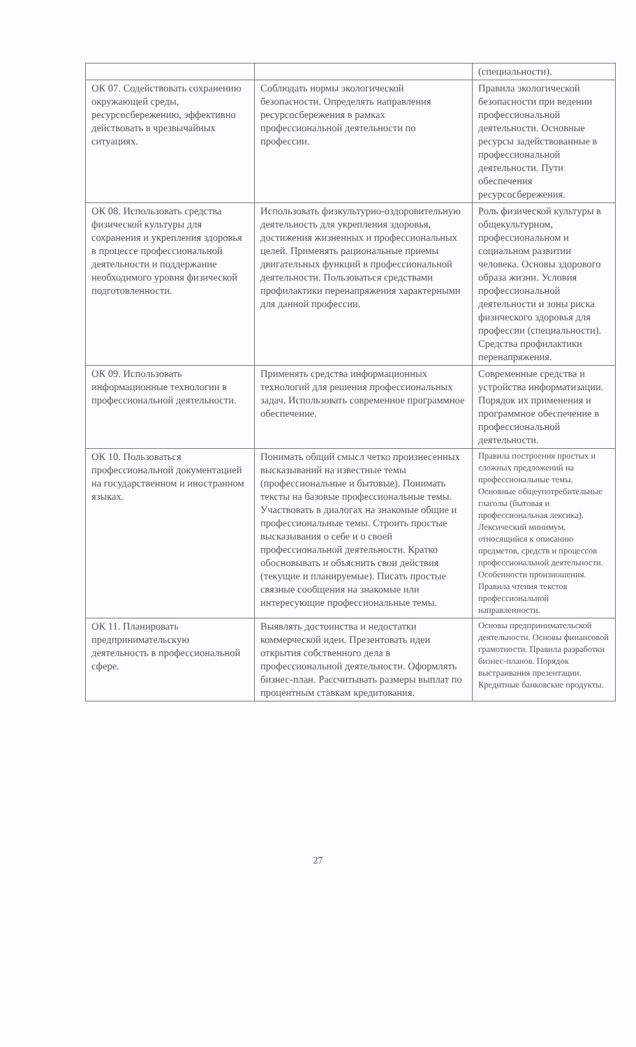| | | (специальности). |
| ОК 07. Содействовать сохранению окружающей среды, ресурсосбережению, эффективно действовать в чрезвычайных ситуациях. | Соблюдать нормы экологической безопасности. Определять направления ресурсосбережения в рамках профессиональной деятельности по профессии. | Правила экологической безопасности при ведении профессиональной деятельности. Основные ресурсы задействованные в профессиональной деятельности. Пути обеспечения ресурсосбережения. |
| ОК 08. Использовать средства физической культуры для сохранения и укрепления здоровья в процессе профессиональной деятельности и поддержание необходимого уровня физической подготовленности. | Использовать физкультурно-оздоровительную деятельность для укрепления здоровья, достижения жизненных и профессиональных целей. Применять рациональные приемы двигательных функций в профессиональной деятельности. Пользоваться средствами профилактики перенапряжения характерными для данной профессии. | Роль физической культуры в общекультурном, профессиональном и социальном развитии человека. Основы здорового образа жизни. Условия профессиональной деятельности и зоны риска физического здоровья для профессии (специальности). Средства профилактики перенапряжения. |
| ОК 09. Использовать информационные технологии в профессиональной деятельности. | Применять средства информационных технологий для решения профессиональных задач. Использовать современное программное обеспечение. | Современные средства и устройства информатизации. Порядок их применения и программное обеспечение в профессиональной деятельности. |
| ОК 10. Пользоваться профессиональной документацией на государственном и иностранном языках. | Понимать общий смысл четко произнесенных высказываний на известные темы (профессиональные и бытовые). Понимать тексты на базовые профессиональные темы. Участвовать в диалогах на знакомые общие и профессиональные темы. Строить простые высказывания о себе и о своей профессиональной деятельности. Кратко обосновывать и объяснить свои действия (текущие и планируемые). Писать простые связные сообщения на знакомые или интересующие профессиональные темы. | Правила построения простых и сложных предложений на профессиональные темы. Основные общеупотребительные глаголы (бытовая и профессиональная лексика). Лексический минимум, относящийся к описанию предметов, средств и процессов профессиональной деятельности. Особенности произношения. Правила чтения текстов профессиональной направленности. |
| ОК 11. Планировать предпринимательскую деятельность в профессиональной сфере. | Выявлять достоинства и недостатки коммерческой идеи. Презентовать идеи открытия собственного дела в профессиональной деятельности. Оформлять бизнес-план. Рассчитывать размеры выплат по процентным ставкам кредитования. | Основы предпринимательской деятельности. Основы финансовой грамотности. Правила разработки бизнес-планов. Порядок выстраивания презентации. Кредитные банковские продукты. |
27